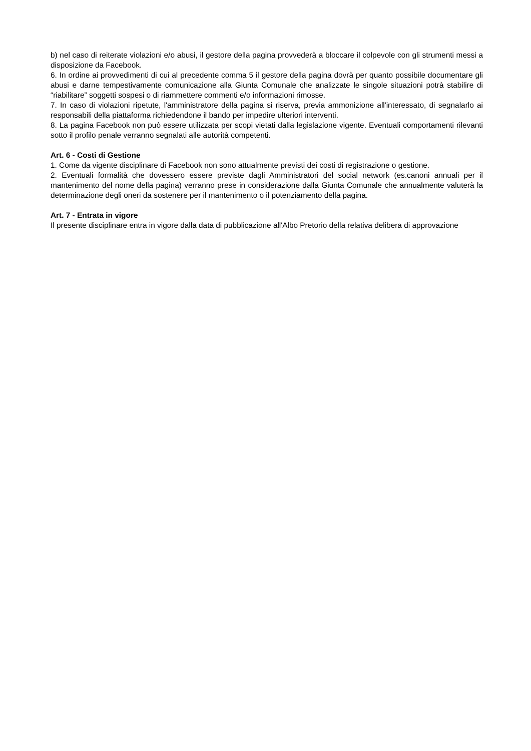b) nel caso di reiterate violazioni e/o abusi, il gestore della pagina provvederà a bloccare il colpevole con gli strumenti messi a disposizione da Facebook.
6. In ordine ai provvedimenti di cui al precedente comma 5 il gestore della pagina dovrà per quanto possibile documentare gli abusi e darne tempestivamente comunicazione alla Giunta Comunale che analizzate le singole situazioni potrà stabilire di “riabilitare” soggetti sospesi o di riammettere commenti e/o informazioni rimosse.
7. In caso di violazioni ripetute, l'amministratore della pagina si riserva, previa ammonizione all'interessato, di segnalarlo ai responsabili della piattaforma richiedendone il bando per impedire ulteriori interventi.
8. La pagina Facebook non può essere utilizzata per scopi vietati dalla legislazione vigente. Eventuali comportamenti rilevanti sotto il profilo penale verranno segnalati alle autorità competenti.
Art. 6 - Costi di Gestione
1. Come da vigente disciplinare di Facebook non sono attualmente previsti dei costi di registrazione o gestione.
2. Eventuali formalità che dovessero essere previste dagli Amministratori del social network (es.canoni annuali per il mantenimento del nome della pagina) verranno prese in considerazione dalla Giunta Comunale che annualmente valuterà la determinazione degli oneri da sostenere per il mantenimento o il potenziamento della pagina.
Art. 7 - Entrata in vigore
Il presente disciplinare entra in vigore dalla data di pubblicazione all'Albo Pretorio della relativa delibera di approvazione